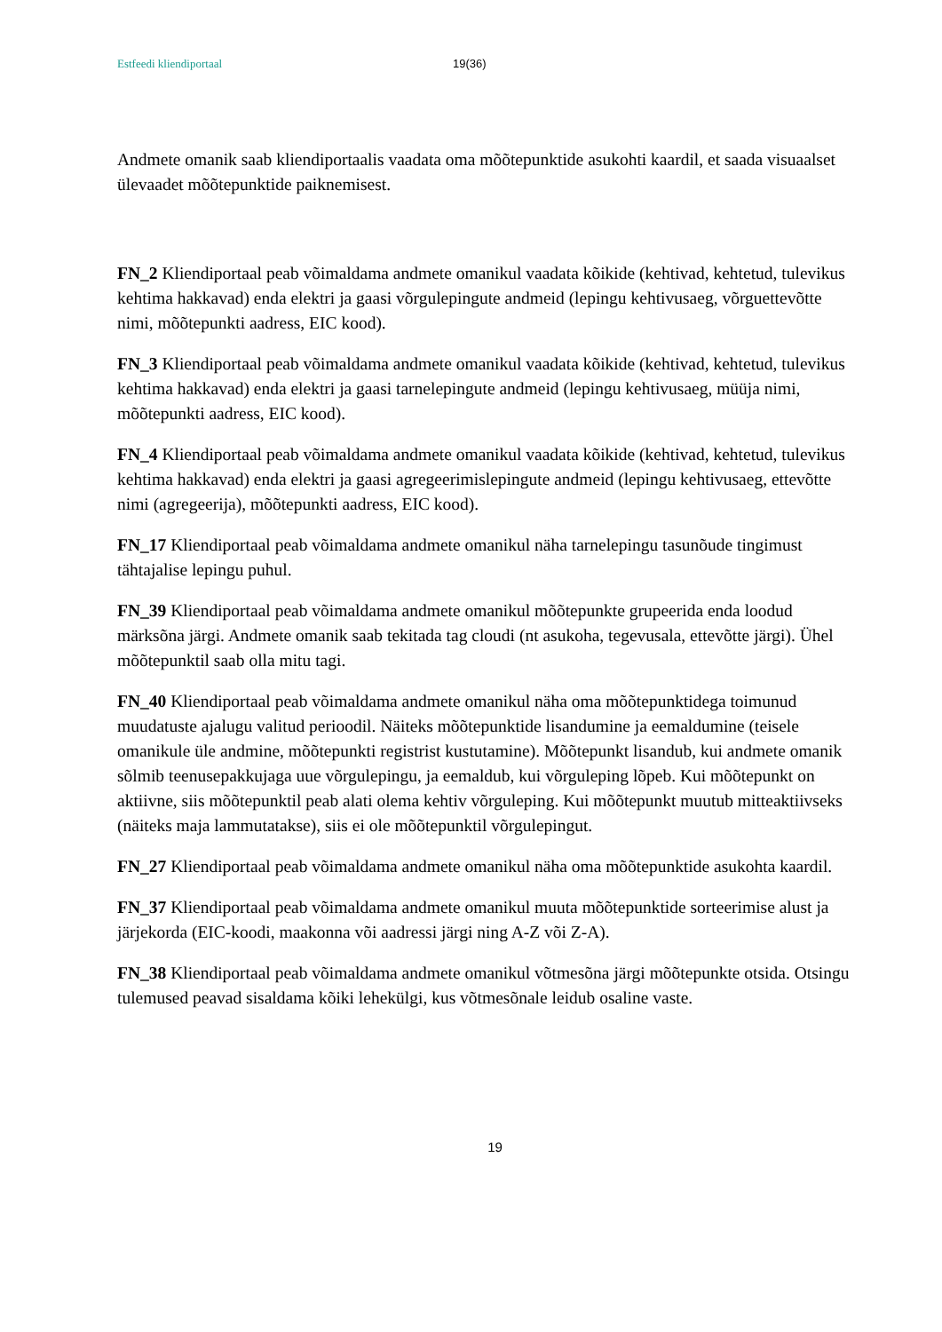Estfeedi kliendiportaal 19(36)
Andmete omanik saab kliendiportaalis vaadata oma mõõtepunktide asukohti kaardil, et saada visuaalset ülevaadet mõõtepunktide paiknemisest.
FN_2 Kliendiportaal peab võimaldama andmete omanikul vaadata kõikide (kehtivad, kehtetud, tulevikus kehtima hakkavad) enda elektri ja gaasi võrgulepingute andmeid (lepingu kehtivusaeg, võrguettevõtte nimi, mõõtepunkti aadress, EIC kood).
FN_3 Kliendiportaal peab võimaldama andmete omanikul vaadata kõikide (kehtivad, kehtetud, tulevikus kehtima hakkavad) enda elektri ja gaasi tarnelepingute andmeid (lepingu kehtivusaeg, müüja nimi, mõõtepunkti aadress, EIC kood).
FN_4 Kliendiportaal peab võimaldama andmete omanikul vaadata kõikide (kehtivad, kehtetud, tulevikus kehtima hakkavad) enda elektri ja gaasi agregeerimislepingute andmeid (lepingu kehtivusaeg, ettevõtte nimi (agregeerija), mõõtepunkti aadress, EIC kood).
FN_17 Kliendiportaal peab võimaldama andmete omanikul näha tarnelepingu tasunõude tingimust tähtajalise lepingu puhul.
FN_39 Kliendiportaal peab võimaldama andmete omanikul mõõtepunkte grupeerida enda loodud märksõna järgi. Andmete omanik saab tekitada tag cloudi (nt asukoha, tegevusala, ettevõtte järgi). Ühel mõõtepunktil saab olla mitu tagi.
FN_40 Kliendiportaal peab võimaldama andmete omanikul näha oma mõõtepunktidega toimunud muudatuste ajalugu valitud perioodil. Näiteks mõõtepunktide lisandumine ja eemaldumine (teisele omanikule üle andmine, mõõtepunkti registrist kustutamine). Mõõtepunkt lisandub, kui andmete omanik sõlmib teenusepakkujaga uue võrgulepingu, ja eemaldub, kui võrguleping lõpeb. Kui mõõtepunkt on aktiivne, siis mõõtepunktil peab alati olema kehtiv võrguleping. Kui mõõtepunkt muutub mitteaktiivseks (näiteks maja lammutatakse), siis ei ole mõõtepunktil võrgulepingut.
FN_27 Kliendiportaal peab võimaldama andmete omanikul näha oma mõõtepunktide asukohta kaardil.
FN_37 Kliendiportaal peab võimaldama andmete omanikul muuta mõõtepunktide sorteerimise alust ja järjekorda (EIC-koodi, maakonna või aadressi järgi ning A-Z või Z-A).
FN_38 Kliendiportaal peab võimaldama andmete omanikul võtmesõna järgi mõõtepunkte otsida. Otsingu tulemused peavad sisaldama kõiki lehekülgi, kus võtmesõnale leidub osaline vaste.
19